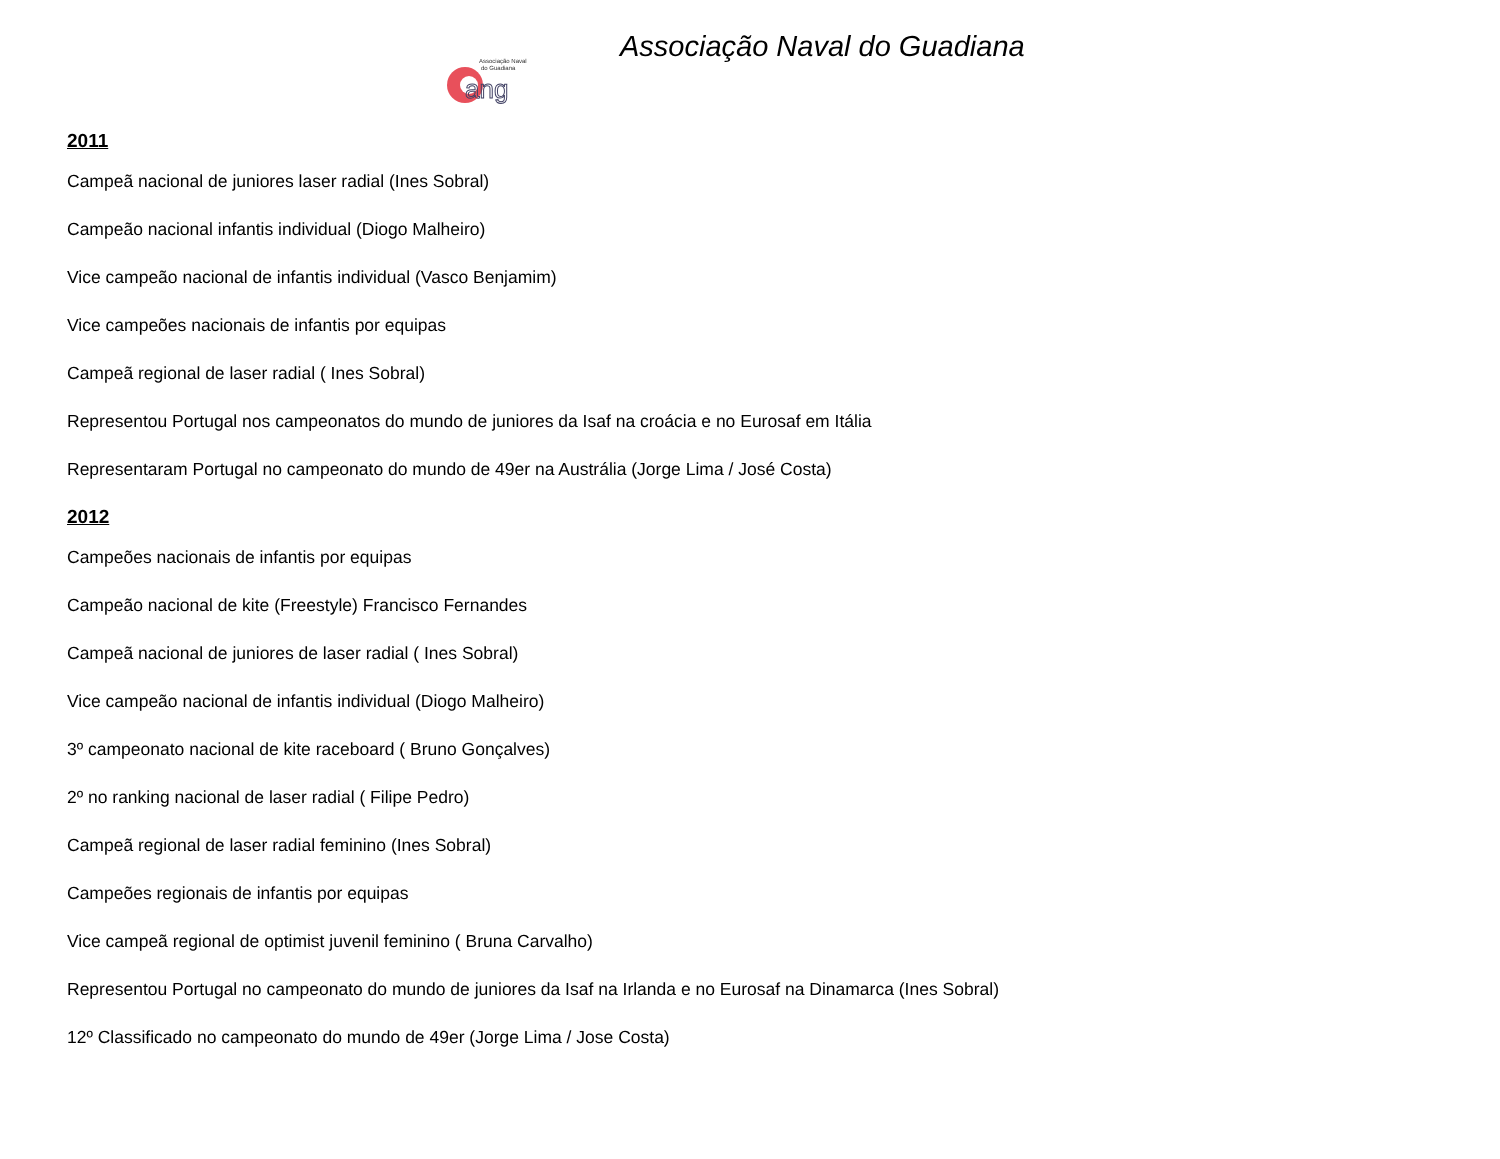Associação Naval
do Guadiana
ang
Associação Naval do Guadiana
2011
Campeã nacional de juniores laser radial (Ines Sobral)
Campeão nacional infantis individual (Diogo Malheiro)
Vice campeão nacional de infantis individual (Vasco Benjamim)
Vice campeões nacionais de infantis por equipas
Campeã regional de laser radial ( Ines Sobral)
Representou Portugal nos campeonatos do mundo de juniores da Isaf na croácia e no Eurosaf em Itália
Representaram Portugal no campeonato do mundo de 49er na Austrália (Jorge Lima / José Costa)
2012
Campeões nacionais de infantis por equipas
Campeão nacional de kite (Freestyle) Francisco Fernandes
Campeã nacional de juniores de laser radial ( Ines Sobral)
Vice campeão nacional de infantis individual (Diogo Malheiro)
3º campeonato nacional de kite raceboard ( Bruno Gonçalves)
2º no ranking nacional de laser radial ( Filipe Pedro)
Campeã regional de laser radial feminino (Ines Sobral)
Campeões regionais de infantis por equipas
Vice campeã regional de optimist juvenil feminino ( Bruna Carvalho)
Representou Portugal no campeonato do mundo de juniores da Isaf na Irlanda e no Eurosaf na Dinamarca (Ines Sobral)
12º Classificado no campeonato do mundo de 49er (Jorge Lima / Jose Costa)